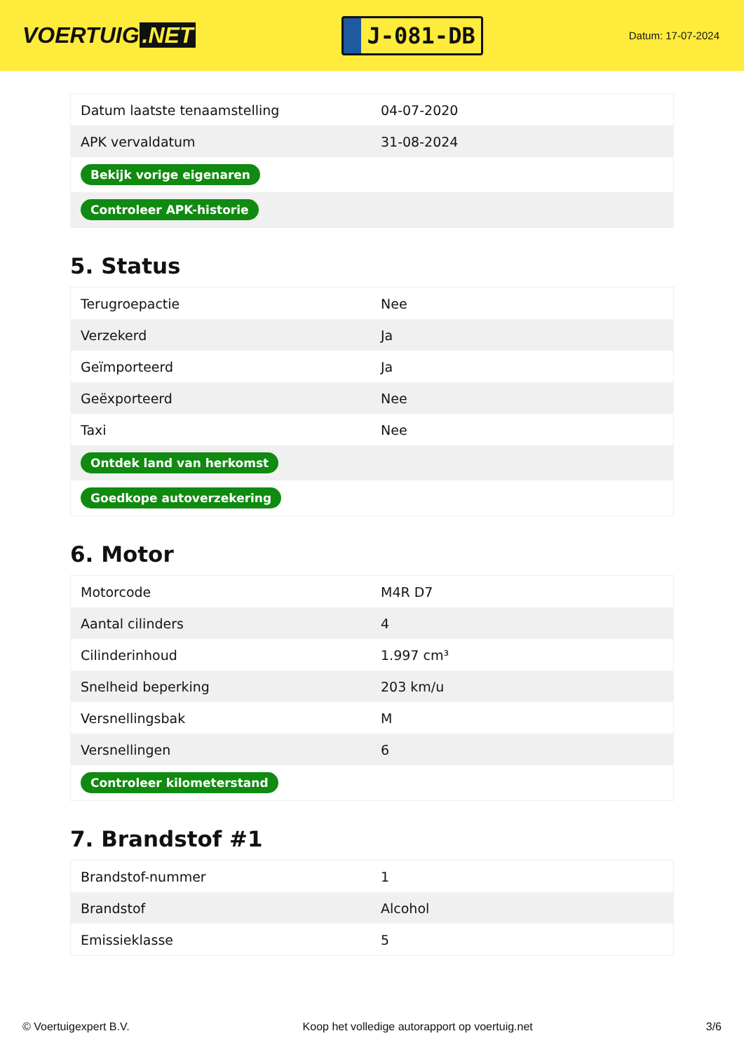VOERTUIG.NET
J-081-DB
Datum: 17-07-2024
| Datum laatste tenaamstelling | 04-07-2020 |
| APK vervaldatum | 31-08-2024 |
| Bekijk vorige eigenaren | |
| Controleer APK-historie | |
5. Status
| Terugroepactie | Nee |
| Verzekerd | Ja |
| Geïmporteerd | Ja |
| Geëxporteerd | Nee |
| Taxi | Nee |
| Ontdek land van herkomst | |
| Goedkope autoverzekering | |
6. Motor
| Motorcode | M4R D7 |
| Aantal cilinders | 4 |
| Cilinderinhoud | 1.997 cm³ |
| Snelheid beperking | 203 km/u |
| Versnellingsbak | M |
| Versnellingen | 6 |
| Controleer kilometerstand | |
7. Brandstof #1
| Brandstof-nummer | 1 |
| Brandstof | Alcohol |
| Emissieklasse | 5 |
© Voertuigexpert B.V. Koop het volledige autorapport op voertuig.net 3/6